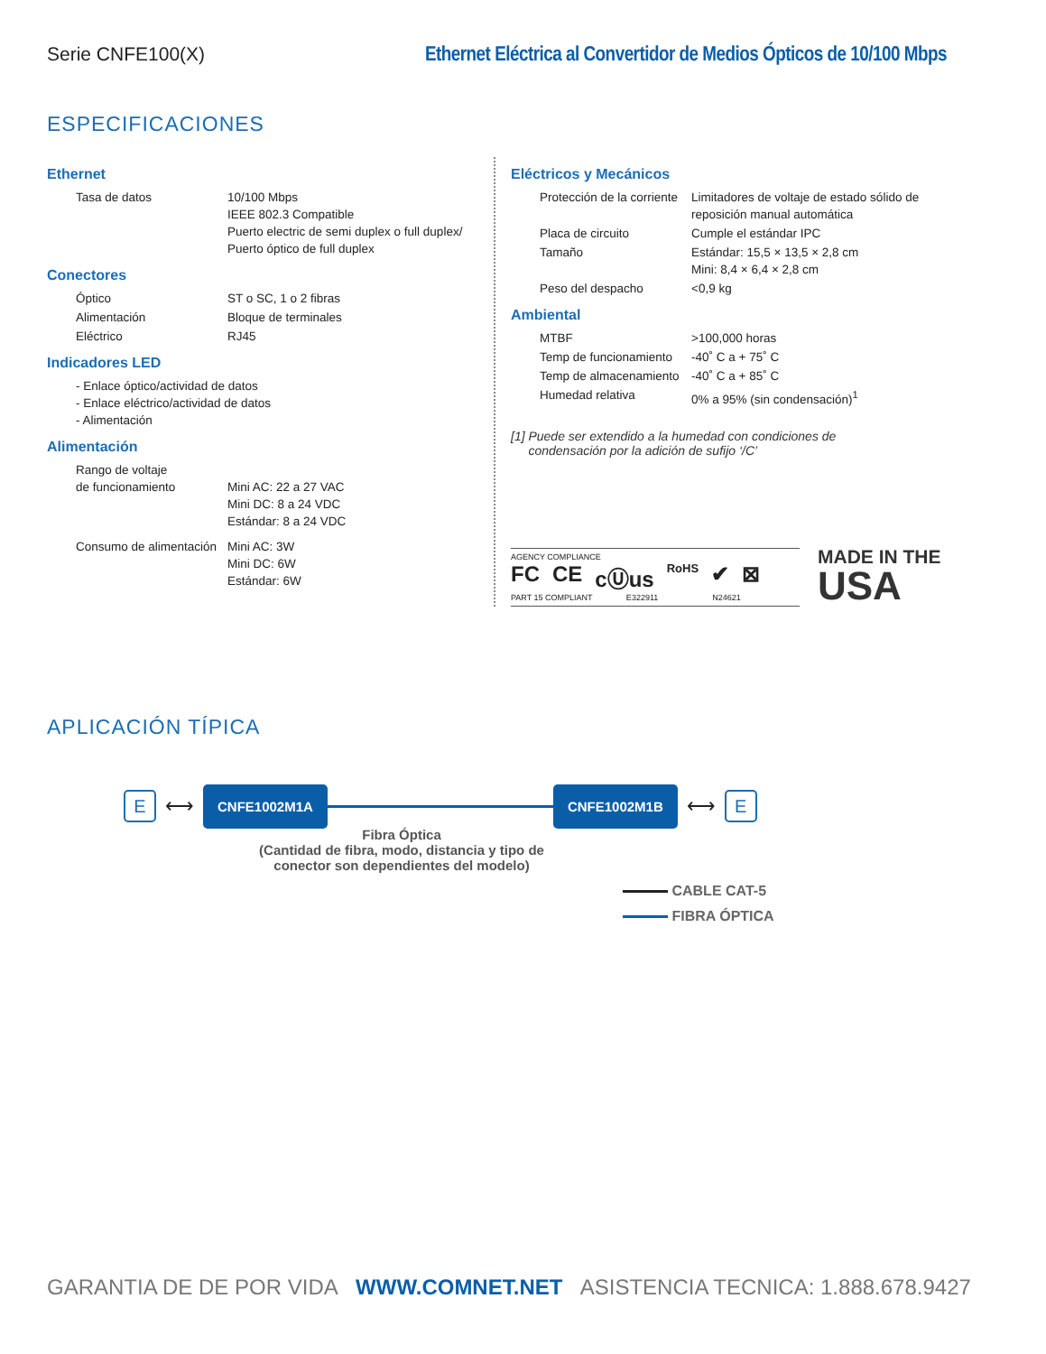Serie CNFE100(X) Ethernet Eléctrica al Convertidor de Medios Ópticos de 10/100 Mbps
ESPECIFICACIONES
Ethernet
| Tasa de datos | 10/100 Mbps IEEE 802.3 Compatible Puerto electric de semi duplex o full duplex/ Puerto óptico de full duplex |
Conectores
| Óptico | ST o SC, 1 o 2 fibras |
| Alimentación | Bloque de terminales |
| Eléctrico | RJ45 |
Indicadores LED
| - Enlace óptico/actividad de datos - Enlace eléctrico/actividad de datos - Alimentación |
Alimentación
| Rango de voltaje de funcionamiento | Mini AC: 22 a 27 VAC Mini DC: 8 a 24 VDC Estándar: 8 a 24 VDC |
| Consumo de alimentación | Mini AC: 3W Mini DC: 6W Estándar: 6W |
Eléctricos y Mecánicos
| Protección de la corriente | Limitadores de voltaje de estado sólido de reposición manual automática |
| Placa de circuito | Cumple el estándar IPC |
| Tamaño | Estándar: 15,5 × 13,5 × 2,8 cm Mini: 8,4 × 6,4 × 2,8 cm |
| Peso del despacho | <0,9 kg |
Ambiental
| MTBF | >100,000 horas |
| Temp de funcionamiento | -40˚ C a + 75˚ C |
| Temp de almacenamiento | -40˚ C a + 85˚ C |
| Humedad relativa | 0% a 95% (sin condensación)<sup>1</sup> |
[1] Puede ser extendido a la humedad con condiciones de
condensación por la adición de sufijo ‘/C’
AGENCY COMPLIANCE
FC CE cⓊus RoHS ✔ ⊠
PART 15 COMPLIANT E322911 N24621
MADE IN THE
USA
APLICACIÓN TÍPICA
E
⟷
CNFE1002M1A CNFE1002M1B
⟷
E
Fibra Óptica
(Cantidad de fibra, modo, distancia y tipo de conector son dependientes del modelo)
CABLE CAT-5
FIBRA ÓPTICA
GARANTIA DE DE POR VIDA WWW.COMNET.NET ASISTENCIA TECNICA: 1.888.678.9427